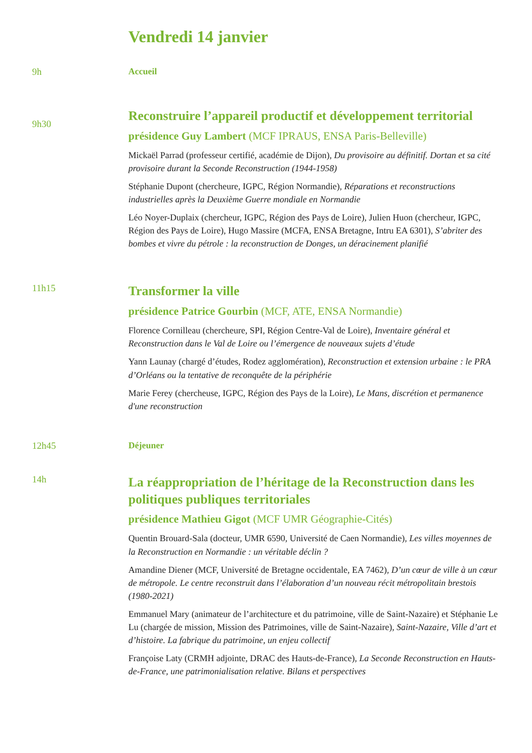Vendredi 14 janvier
9h Accueil
9h30
Reconstruire l’appareil productif et développement territorial
présidence Guy Lambert (MCF IPRAUS, ENSA Paris-Belleville)
Mickaël Parrad (professeur certifié, académie de Dijon), Du provisoire au définitif. Dortan et sa cité provisoire durant la Seconde Reconstruction (1944-1958)
Stéphanie Dupont (chercheure, IGPC, Région Normandie), Réparations et reconstructions industrielles après la Deuxième Guerre mondiale en Normandie
Léo Noyer-Duplaix (chercheur, IGPC, Région des Pays de Loire), Julien Huon (chercheur, IGPC, Région des Pays de Loire), Hugo Massire (MCFA, ENSA Bretagne, Intru EA 6301), S’abriter des bombes et vivre du pétrole : la reconstruction de Donges, un déracinement planifié
11h15
Transformer la ville
présidence Patrice Gourbin (MCF, ATE, ENSA Normandie)
Florence Cornilleau (chercheure, SPI, Région Centre-Val de Loire), Inventaire général et Reconstruction dans le Val de Loire ou l’émergence de nouveaux sujets d’étude
Yann Launay (chargé d’études, Rodez agglomération), Reconstruction et extension urbaine : le PRA d’Orléans ou la tentative de reconquête de la périphérie
Marie Ferey (chercheuse, IGPC, Région des Pays de la Loire), Le Mans, discrétion et permanence d'une reconstruction
12h45 Déjeuner
14h
La réappropriation de l’héritage de la Reconstruction dans les politiques publiques territoriales
présidence Mathieu Gigot (MCF UMR Géographie-Cités)
Quentin Brouard-Sala (docteur, UMR 6590, Université de Caen Normandie), Les villes moyennes de la Reconstruction en Normandie : un véritable déclin ?
Amandine Diener (MCF, Université de Bretagne occidentale, EA 7462), D’un cœur de ville à un cœur de métropole. Le centre reconstruit dans l’élaboration d’un nouveau récit métropolitain brestois (1980-2021)
Emmanuel Mary (animateur de l’architecture et du patrimoine, ville de Saint-Nazaire) et Stéphanie Le Lu (chargée de mission, Mission des Patrimoines, ville de Saint-Nazaire), Saint-Nazaire, Ville d’art et d’histoire. La fabrique du patrimoine, un enjeu collectif
Françoise Laty (CRMH adjointe, DRAC des Hauts-de-France), La Seconde Reconstruction en Hauts-de-France, une patrimonialisation relative. Bilans et perspectives